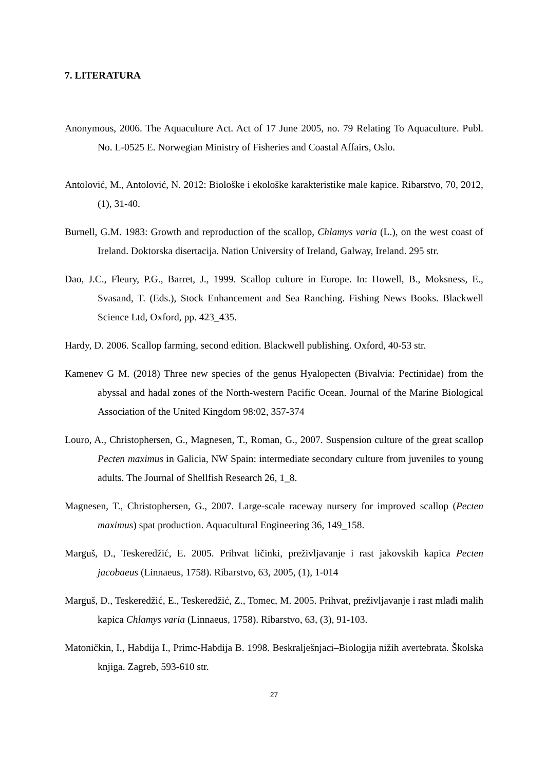7. LITERATURA
Anonymous, 2006. The Aquaculture Act. Act of 17 June 2005, no. 79 Relating To Aquaculture. Publ. No. L-0525 E. Norwegian Ministry of Fisheries and Coastal Affairs, Oslo.
Antolović, M., Antolović, N. 2012: Biološke i ekološke karakteristike male kapice. Ribarstvo, 70, 2012, (1), 31-40.
Burnell, G.M. 1983: Growth and reproduction of the scallop, Chlamys varia (L.), on the west coast of Ireland. Doktorska disertacija. Nation University of Ireland, Galway, Ireland. 295 str.
Dao, J.C., Fleury, P.G., Barret, J., 1999. Scallop culture in Europe. In: Howell, B., Moksness, E., Svasand, T. (Eds.), Stock Enhancement and Sea Ranching. Fishing News Books. Blackwell Science Ltd, Oxford, pp. 423_435.
Hardy, D. 2006. Scallop farming, second edition. Blackwell publishing. Oxford, 40-53 str.
Kamenev G M. (2018) Three new species of the genus Hyalopecten (Bivalvia: Pectinidae) from the abyssal and hadal zones of the North-western Pacific Ocean. Journal of the Marine Biological Association of the United Kingdom 98:02, 357-374
Louro, A., Christophersen, G., Magnesen, T., Roman, G., 2007. Suspension culture of the great scallop Pecten maximus in Galicia, NW Spain: intermediate secondary culture from juveniles to young adults. The Journal of Shellfish Research 26, 1_8.
Magnesen, T., Christophersen, G., 2007. Large-scale raceway nursery for improved scallop (Pecten maximus) spat production. Aquacultural Engineering 36, 149_158.
Marguš, D., Teskeredžić, E. 2005. Prihvat ličinki, preživljavanje i rast jakovskih kapica Pecten jacobaeus (Linnaeus, 1758). Ribarstvo, 63, 2005, (1), 1-014
Marguš, D., Teskeredžić, E., Teskeredžić, Z., Tomec, M. 2005. Prihvat, preživljavanje i rast mlađi malih kapica Chlamys varia (Linnaeus, 1758). Ribarstvo, 63, (3), 91-103.
Matoničkin, I., Habdija I., Primc-Habdija B. 1998. Beskralješnjaci–Biologija nižih avertebrata. Školska knjiga. Zagreb, 593-610 str.
27